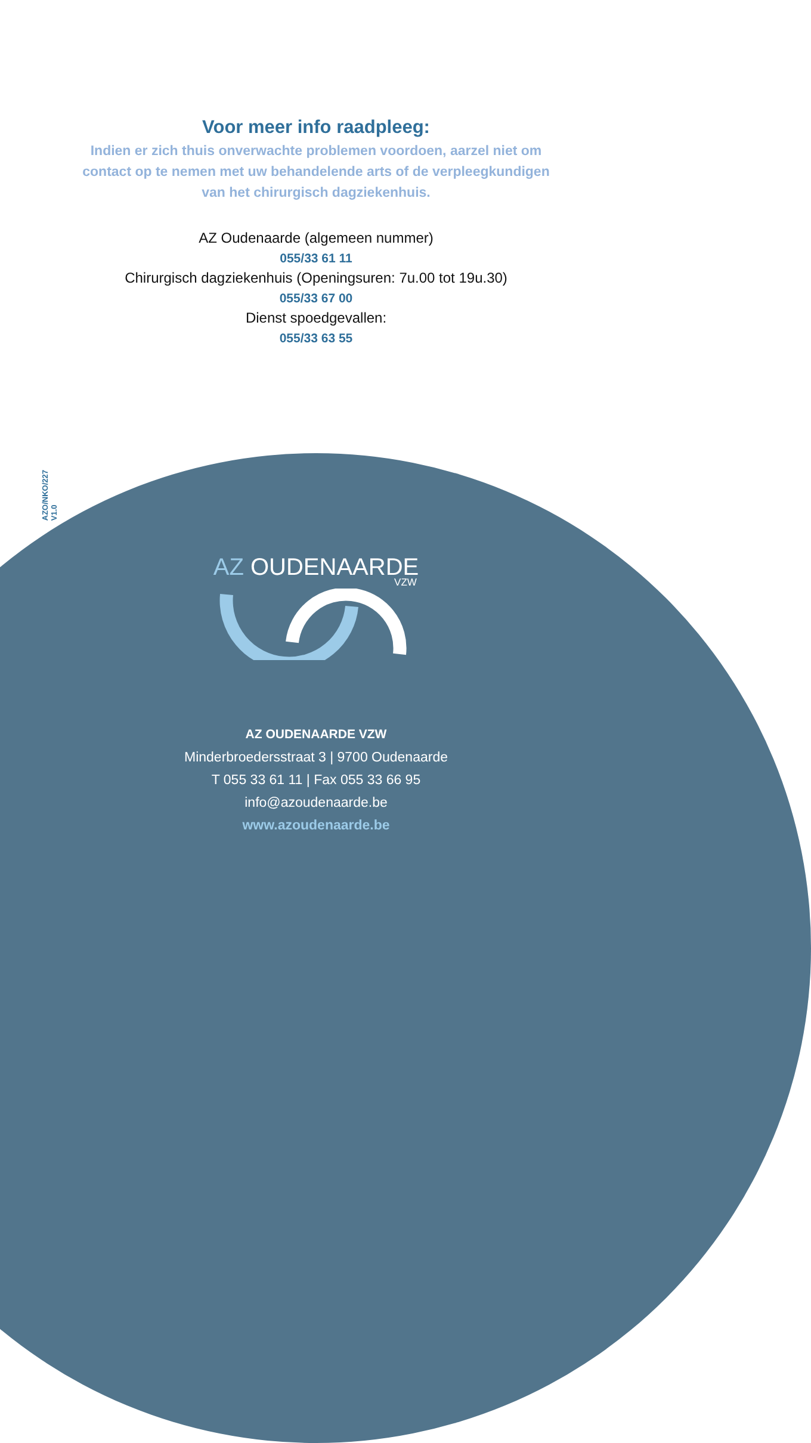Voor meer info raadpleeg:
Indien er zich thuis onverwachte problemen voordoen, aarzel niet om contact op te nemen met uw behandelende arts of de verpleegkundigen van het chirurgisch dagziekenhuis.
AZ Oudenaarde (algemeen nummer)
055/33 61 11
Chirurgisch dagziekenhuis (Openingsuren: 7u.00 tot 19u.30)
055/33 67 00
Dienst spoedgevallen:
055/33 63 55
AZO/NKO/227
V1.0
AZ OUDENAARDE
VZW
AZ OUDENAARDE VZW
Minderbroedersstraat 3 | 9700 Oudenaarde
T 055 33 61 11 | Fax 055 33 66 95
info@azoudenaarde.be
www.azoudenaarde.be